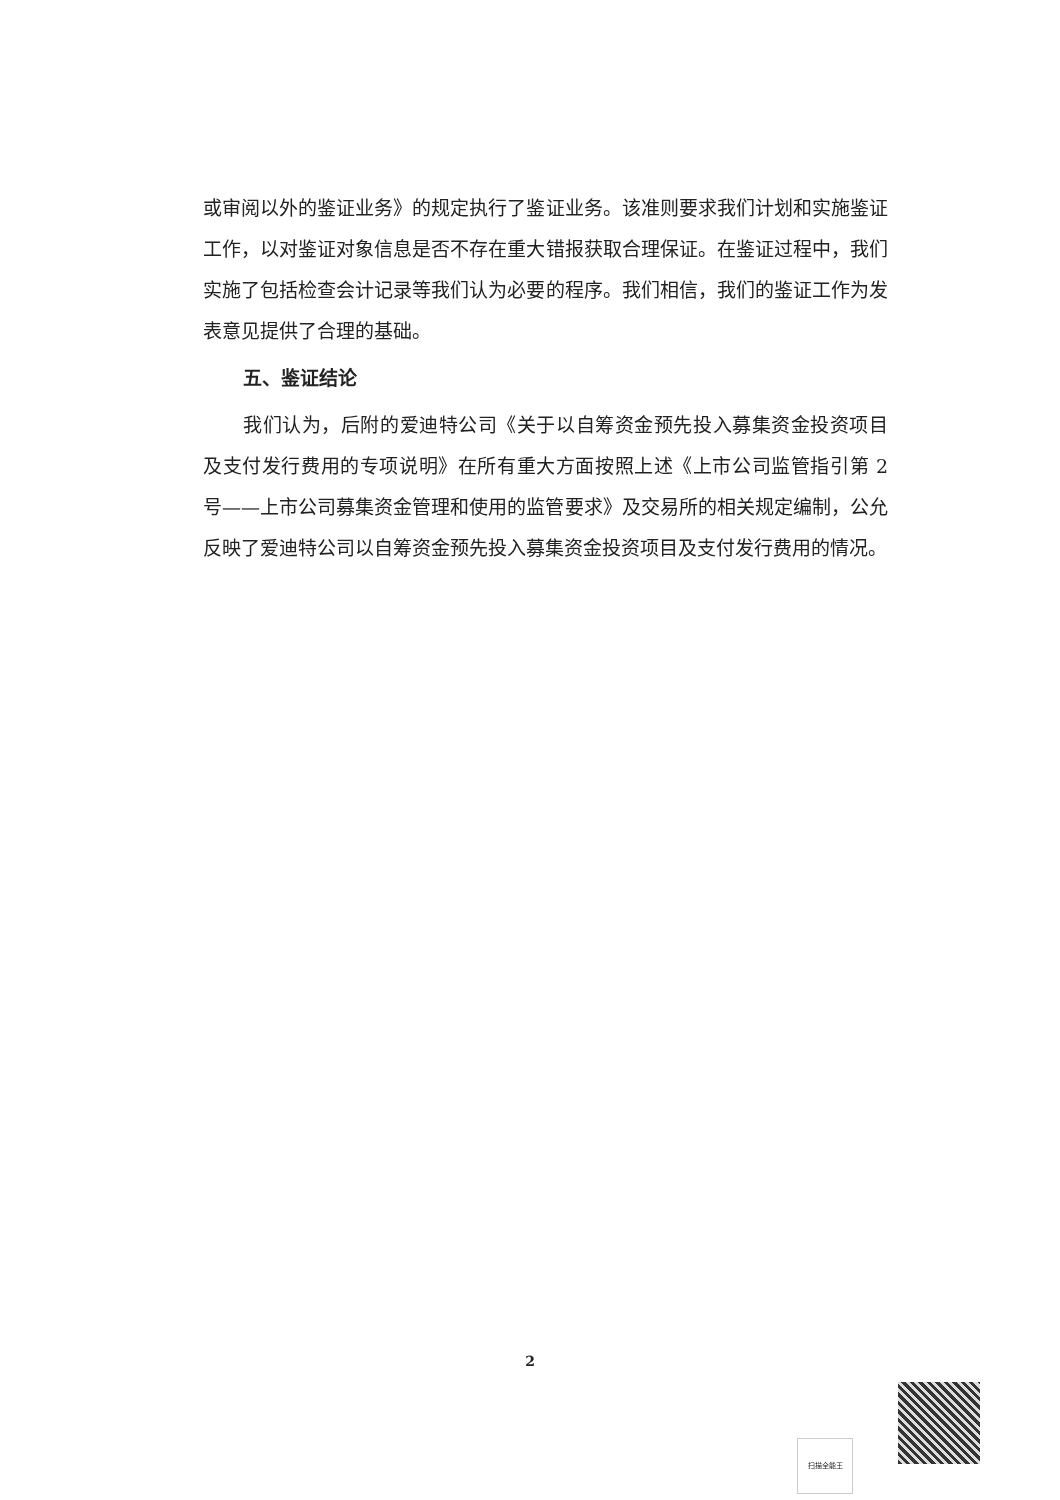或审阅以外的鉴证业务》的规定执行了鉴证业务。该准则要求我们计划和实施鉴证工作，以对鉴证对象信息是否不存在重大错报获取合理保证。在鉴证过程中，我们实施了包括检查会计记录等我们认为必要的程序。我们相信，我们的鉴证工作为发表意见提供了合理的基础。
五、鉴证结论
我们认为，后附的爱迪特公司《关于以自筹资金预先投入募集资金投资项目及支付发行费用的专项说明》在所有重大方面按照上述《上市公司监管指引第 2 号——上市公司募集资金管理和使用的监管要求》及交易所的相关规定编制，公允反映了爱迪特公司以自筹资金预先投入募集资金投资项目及支付发行费用的情况。
2
扫描全能王